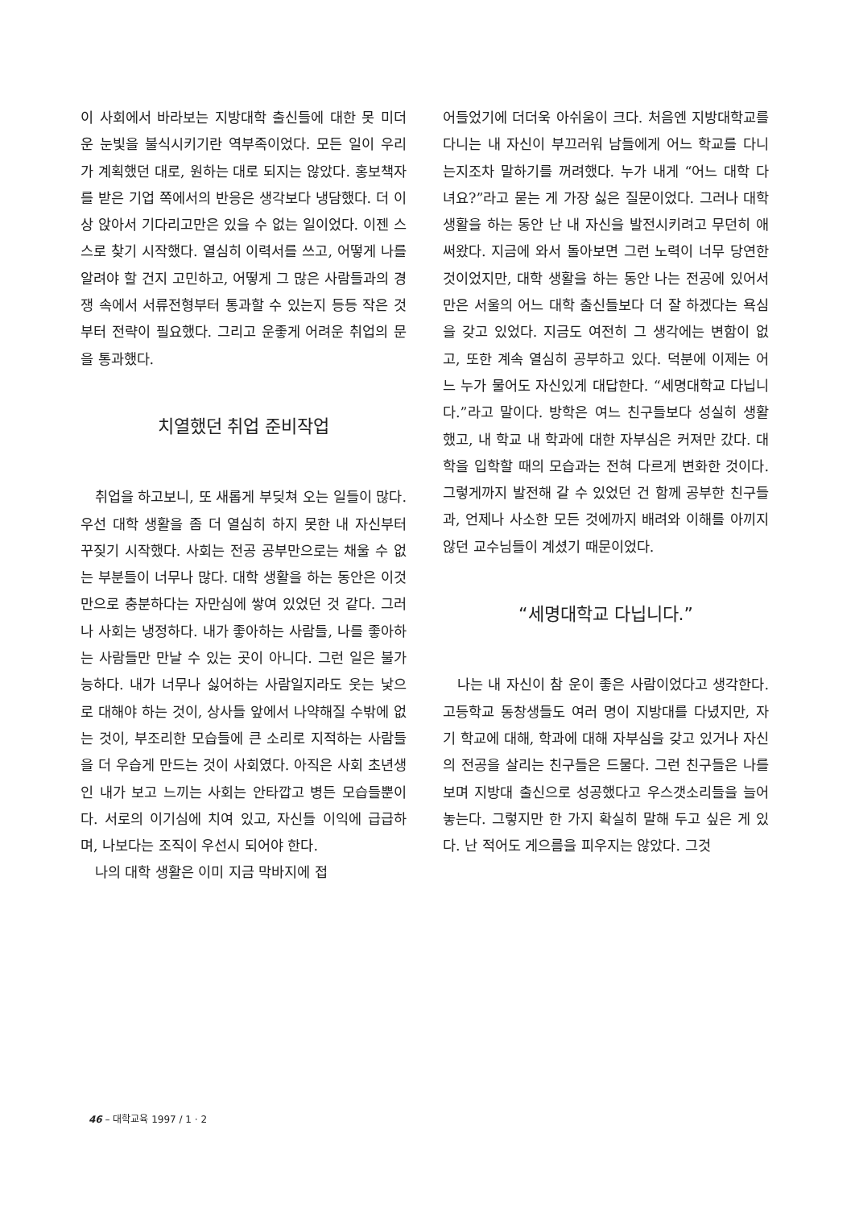이 사회에서 바라보는 지방대학 출신들에 대한 못 미더운 눈빛을 불식시키기란 역부족이었다. 모든 일이 우리가 계획했던 대로, 원하는 대로 되지는 않았다. 홍보책자를 받은 기업 쪽에서의 반응은 생각보다 냉담했다. 더 이상 앉아서 기다리고만은 있을 수 없는 일이었다. 이젠 스스로 찾기 시작했다. 열심히 이력서를 쓰고, 어떻게 나를 알려야 할 건지 고민하고, 어떻게 그 많은 사람들과의 경쟁 속에서 서류전형부터 통과할 수 있는지 등등 작은 것부터 전략이 필요했다. 그리고 운좋게 어려운 취업의 문을 통과했다.
치열했던 취업 준비작업
취업을 하고보니, 또 새롭게 부딪쳐 오는 일들이 많다. 우선 대학 생활을 좀 더 열심히 하지 못한 내 자신부터 꾸짖기 시작했다. 사회는 전공 공부만으로는 채울 수 없는 부분들이 너무나 많다. 대학 생활을 하는 동안은 이것만으로 충분하다는 자만심에 쌓여 있었던 것 같다. 그러나 사회는 냉정하다. 내가 좋아하는 사람들, 나를 좋아하는 사람들만 만날 수 있는 곳이 아니다. 그런 일은 불가능하다. 내가 너무나 싫어하는 사람일지라도 웃는 낯으로 대해야 하는 것이, 상사들 앞에서 나약해질 수밖에 없는 것이, 부조리한 모습들에 큰 소리로 지적하는 사람들을 더 우습게 만드는 것이 사회였다. 아직은 사회 초년생인 내가 보고 느끼는 사회는 안타깝고 병든 모습들뿐이다. 서로의 이기심에 치여 있고, 자신들 이익에 급급하며, 나보다는 조직이 우선시 되어야 한다.
나의 대학 생활은 이미 지금 막바지에 접
어들었기에 더더욱 아쉬움이 크다. 처음엔 지방대학교를 다니는 내 자신이 부끄러워 남들에게 어느 학교를 다니는지조차 말하기를 꺼려했다. 누가 내게 “어느 대학 다녀요?”라고 묻는 게 가장 싫은 질문이었다. 그러나 대학 생활을 하는 동안 난 내 자신을 발전시키려고 무던히 애써왔다. 지금에 와서 돌아보면 그런 노력이 너무 당연한 것이었지만, 대학 생활을 하는 동안 나는 전공에 있어서만은 서울의 어느 대학 출신들보다 더 잘 하겠다는 욕심을 갖고 있었다. 지금도 여전히 그 생각에는 변함이 없고, 또한 계속 열심히 공부하고 있다. 덕분에 이제는 어느 누가 물어도 자신있게 대답한다. “세명대학교 다닙니다.”라고 말이다. 방학은 여느 친구들보다 성실히 생활했고, 내 학교 내 학과에 대한 자부심은 커져만 갔다. 대학을 입학할 때의 모습과는 전혀 다르게 변화한 것이다. 그렇게까지 발전해 갈 수 있었던 건 함께 공부한 친구들과, 언제나 사소한 모든 것에까지 배려와 이해를 아끼지 않던 교수님들이 계셨기 때문이었다.
“세명대학교 다닙니다.”
나는 내 자신이 참 운이 좋은 사람이었다고 생각한다. 고등학교 동창생들도 여러 명이 지방대를 다녔지만, 자기 학교에 대해, 학과에 대해 자부심을 갖고 있거나 자신의 전공을 살리는 친구들은 드물다. 그런 친구들은 나를 보며 지방대 출신으로 성공했다고 우스갯소리들을 늘어놓는다. 그렇지만 한 가지 확실히 말해 두고 싶은 게 있다. 난 적어도 게으름을 피우지는 않았다. 그것
46 – 대학교육 1997 / 1 · 2